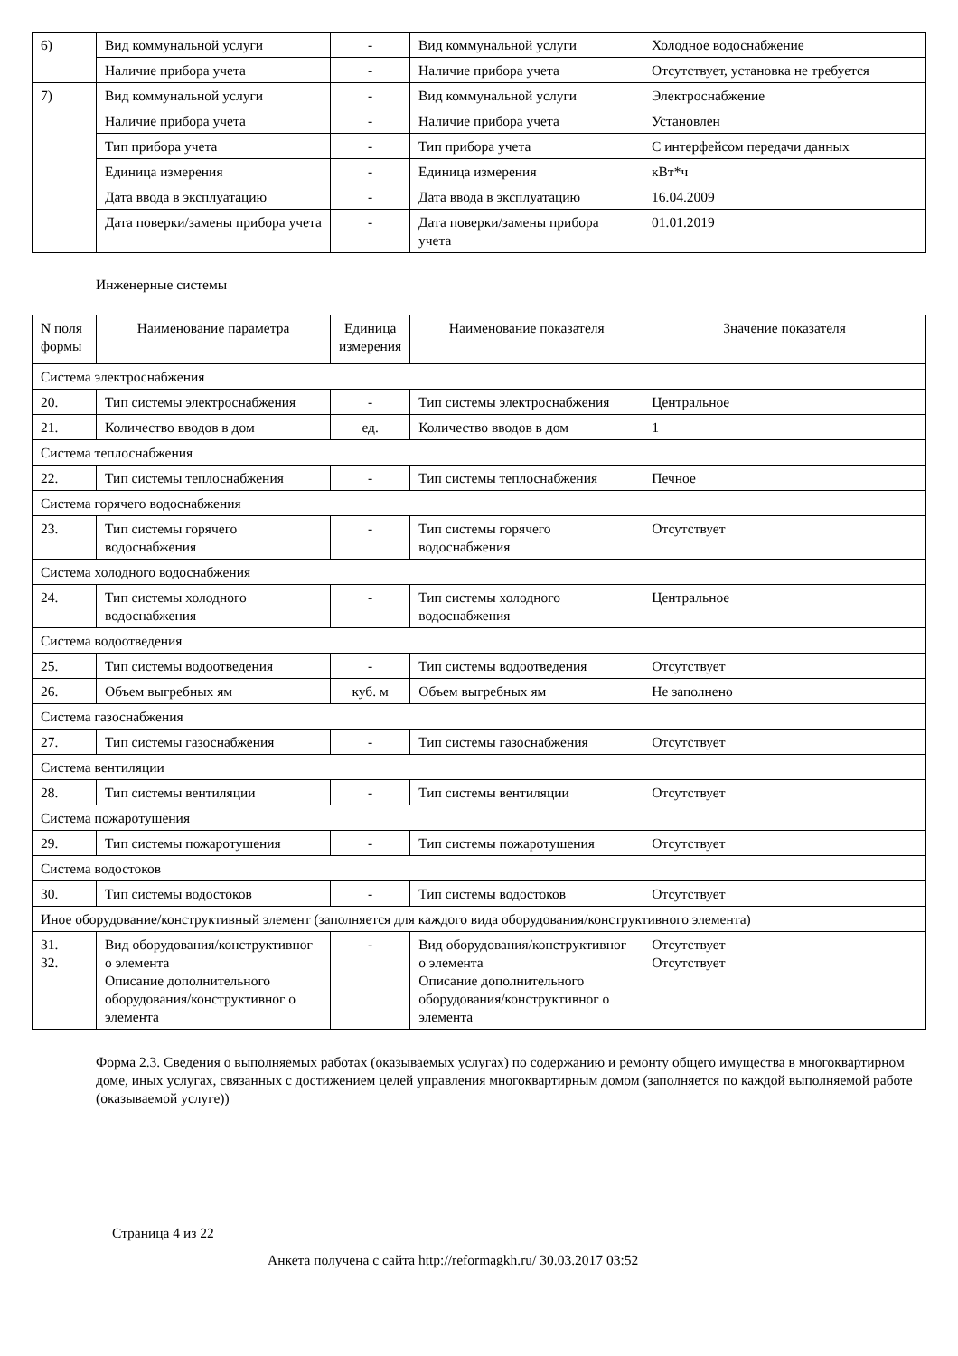| 6) | Вид коммунальной услуги | - | Вид коммунальной услуги | Холодное водоснабжение |
| | Наличие прибора учета | - | Наличие прибора учета | Отсутствует, установка не требуется |
| 7) | Вид коммунальной услуги | - | Вид коммунальной услуги | Электроснабжение |
| | Наличие прибора учета | - | Наличие прибора учета | Установлен |
| | Тип прибора учета | - | Тип прибора учета | С интерфейсом передачи данных |
| | Единица измерения | - | Единица измерения | кВт*ч |
| | Дата ввода в эксплуатацию | - | Дата ввода в эксплуатацию | 16.04.2009 |
| | Дата поверки/замены прибора учета | - | Дата поверки/замены прибора учета | 01.01.2019 |
Инженерные системы
| N поля формы | Наименование параметра | Единица измерения | Наименование показателя | Значение показателя |
| --- | --- | --- | --- | --- |
| Система электроснабжения | | | | |
| 20. | Тип системы электроснабжения | - | Тип системы электроснабжения | Центральное |
| 21. | Количество вводов в дом | ед. | Количество вводов в дом | 1 |
| Система теплоснабжения | | | | |
| 22. | Тип системы теплоснабжения | - | Тип системы теплоснабжения | Печное |
| Система горячего водоснабжения | | | | |
| 23. | Тип системы горячего водоснабжения | - | Тип системы горячего водоснабжения | Отсутствует |
| Система холодного водоснабжения | | | | |
| 24. | Тип системы холодного водоснабжения | - | Тип системы холодного водоснабжения | Центральное |
| Система водоотведения | | | | |
| 25. | Тип системы водоотведения | - | Тип системы водоотведения | Отсутствует |
| 26. | Объем выгребных ям | куб. м | Объем выгребных ям | Не заполнено |
| Система газоснабжения | | | | |
| 27. | Тип системы газоснабжения | - | Тип системы газоснабжения | Отсутствует |
| Система вентиляции | | | | |
| 28. | Тип системы вентиляции | - | Тип системы вентиляции | Отсутствует |
| Система пожаротушения | | | | |
| 29. | Тип системы пожаротушения | - | Тип системы пожаротушения | Отсутствует |
| Система водостоков | | | | |
| 30. | Тип системы водостоков | - | Тип системы водостоков | Отсутствует |
| Иное оборудование/конструктивный элемент (заполняется для каждого вида оборудования/конструктивного элемента) | | | | |
| 31. 32. | Вид оборудования/конструктивног о элемента Описание дополнительного оборудования/конструктивног о элемента | - | Вид оборудования/конструктивног о элемента Описание дополнительного оборудования/конструктивног о элемента | Отсутствует Отсутствует |
Форма 2.3. Сведения о выполняемых работах (оказываемых услугах) по содержанию и ремонту общего имущества в многоквартирном доме, иных услугах, связанных с достижением целей управления многоквартирным домом (заполняется по каждой выполняемой работе (оказываемой услуге))
Страница 4 из 22
Анкета получена с сайта http://reformagkh.ru/ 30.03.2017 03:52